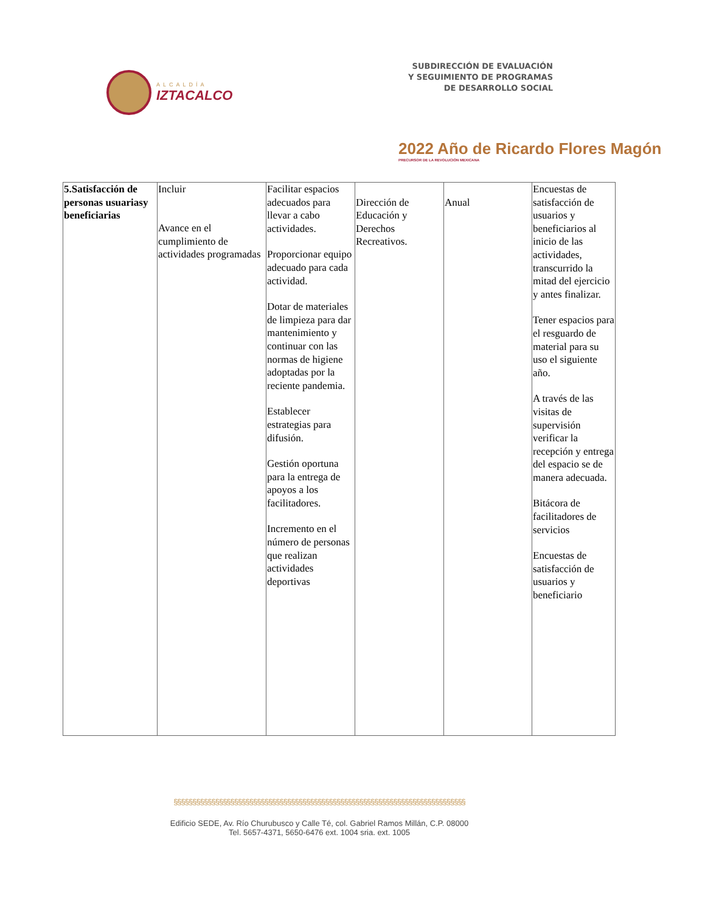ALCALDÍA
IZTACALCO
SUBDIRECCIÓN DE EVALUACIÓN
Y SEGUIMIENTO DE PROGRAMAS
DE DESARROLLO SOCIAL
2022 Año de Ricardo Flores Magón
PRECURSOR DE LA REVOLUCIÓN MEXICANA
| 5.Satisfacción de personas usuariasy beneficiarias | Incluir Avance en el cumplimiento de actividades programadas | Facilitar espacios adecuados para llevar a cabo actividades. Proporcionar equipo adecuado para cada actividad. Dotar de materiales de limpieza para dar mantenimiento y continuar con las normas de higiene adoptadas por la reciente pandemia. Establecer estrategias para difusión. Gestión oportuna para la entrega de apoyos a los facilitadores. Incremento en el número de personas que realizan actividades deportivas | Dirección de Educación y Derechos Recreativos. | Anual | Encuestas de satisfacción de usuarios y beneficiarios al inicio de las actividades, transcurrido la mitad del ejercicio y antes finalizar. Tener espacios para el resguardo de material para su uso el siguiente año. A través de las visitas de supervisión verificar la recepción y entrega del espacio se de manera adecuada. Bitácora de facilitadores de servicios Encuestas de satisfacción de usuarios y beneficiario |
§§§§§§§§§§§§§§§§§§§§§§§§§§§§§§§§§§§§§§§§§§§§§§§§§§§§§§§§§§§§§§§§§§§§§§§§§§§§§
Edificio SEDE, Av. Río Churubusco y Calle Té, col. Gabriel Ramos Millán, C.P. 08000
Tel. 5657-4371, 5650-6476 ext. 1004 sria. ext. 1005